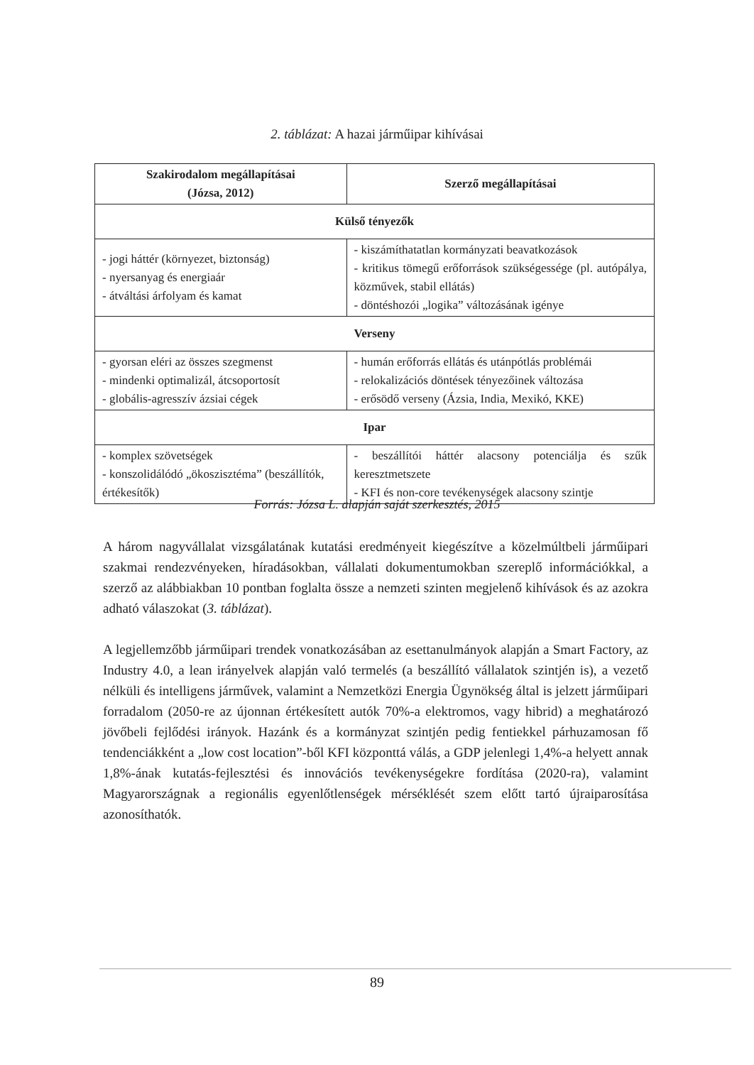2. táblázat: A hazai járműipar kihívásai
| Szakirodalom megállapításai (Józsa, 2012) | Szerző megállapításai |
| --- | --- |
| Külső tényezők | |
| - jogi háttér (környezet, biztonság) - nyersanyag és energiaár - átváltási árfolyam és kamat | - kiszámíthatatlan kormányzati beavatkozások - kritikus tömegű erőforrások szükségessége (pl. autópálya, közművek, stabil ellátás) - döntéshozói „logika” változásának igénye |
| Verseny | |
| - gyorsan eléri az összes szegmenst - mindenki optimalizál, átcsoportosít - globális-agresszív ázsiai cégek | - humán erőforrás ellátás és utánpótlás problémái - relokalizációs döntések tényezőinek változása - erősödő verseny (Ázsia, India, Mexikó, KKE) |
| Ipar | |
| - komplex szövetségek - konszolidálódó „ökoszisztéma” (beszállítók, értékesítők) | - beszállítói háttér alacsony potenciálja és szűk keresztmetszete - KFI és non-core tevékenységek alacsony szintje |
Forrás: Józsa L. alapján saját szerkesztés, 2015
A három nagyvállalat vizsgálatának kutatási eredményeit kiegészítve a közelmúltbeli járműipari szakmai rendezvényeken, híradásokban, vállalati dokumentumokban szereplő információkkal, a szerző az alábbiakban 10 pontban foglalta össze a nemzeti szinten megjelenő kihívások és az azokra adható válaszokat (3. táblázat).
A legjellemzőbb járműipari trendek vonatkozásában az esettanulmányok alapján a Smart Factory, az Industry 4.0, a lean irányelvek alapján való termelés (a beszállító vállalatok szintjén is), a vezető nélküli és intelligens járművek, valamint a Nemzetközi Energia Ügynökség által is jelzett járműipari forradalom (2050-re az újonnan értékesített autók 70%-a elektromos, vagy hibrid) a meghatározó jövőbeli fejlődési irányok. Hazánk és a kormányzat szintjén pedig fentiekkel párhuzamosan fő tendenciákként a „low cost location”-ből KFI központtá válás, a GDP jelenlegi 1,4%-a helyett annak 1,8%-ának kutatás-fejlesztési és innovációs tevékenységekre fordítása (2020-ra), valamint Magyarországnak a regionális egyenlőtlenségek mérséklését szem előtt tartó újraiparosítása azonosíthatók.
89